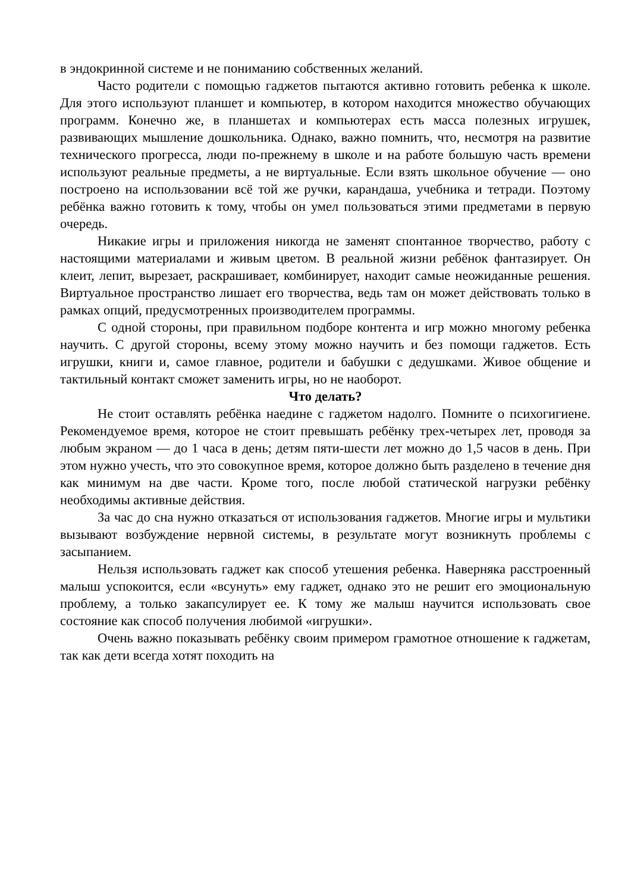в эндокринной системе и не пониманию собственных желаний.
Часто родители с помощью гаджетов пытаются активно готовить ребенка к школе. Для этого используют планшет и компьютер, в котором находится множество обучающих программ. Конечно же, в планшетах и компьютерах есть масса полезных игрушек, развивающих мышление дошкольника. Однако, важно помнить, что, несмотря на развитие технического прогресса, люди по-прежнему в школе и на работе большую часть времени используют реальные предметы, а не виртуальные. Если взять школьное обучение — оно построено на использовании всё той же ручки, карандаша, учебника и тетради. Поэтому ребёнка важно готовить к тому, чтобы он умел пользоваться этими предметами в первую очередь.
Никакие игры и приложения никогда не заменят спонтанное творчество, работу с настоящими материалами и живым цветом. В реальной жизни ребёнок фантазирует. Он клеит, лепит, вырезает, раскрашивает, комбинирует, находит самые неожиданные решения. Виртуальное пространство лишает его творчества, ведь там он может действовать только в рамках опций, предусмотренных производителем программы.
С одной стороны, при правильном подборе контента и игр можно многому ребенка научить. С другой стороны, всему этому можно научить и без помощи гаджетов. Есть игрушки, книги и, самое главное, родители и бабушки с дедушками. Живое общение и тактильный контакт сможет заменить игры, но не наоборот.
Что делать?
Не стоит оставлять ребёнка наедине с гаджетом надолго. Помните о психогигиене. Рекомендуемое время, которое не стоит превышать ребёнку трех-четырех лет, проводя за любым экраном — до 1 часа в день; детям пяти-шести лет можно до 1,5 часов в день. При этом нужно учесть, что это совокупное время, которое должно быть разделено в течение дня как минимум на две части. Кроме того, после любой статической нагрузки ребёнку необходимы активные действия.
За час до сна нужно отказаться от использования гаджетов. Многие игры и мультики вызывают возбуждение нервной системы, в результате могут возникнуть проблемы с засыпанием.
Нельзя использовать гаджет как способ утешения ребенка. Наверняка расстроенный малыш успокоится, если «всунуть» ему гаджет, однако это не решит его эмоциональную проблему, а только закапсулирует ее. К тому же малыш научится использовать свое состояние как способ получения любимой «игрушки».
Очень важно показывать ребёнку своим примером грамотное отношение к гаджетам, так как дети всегда хотят походить на